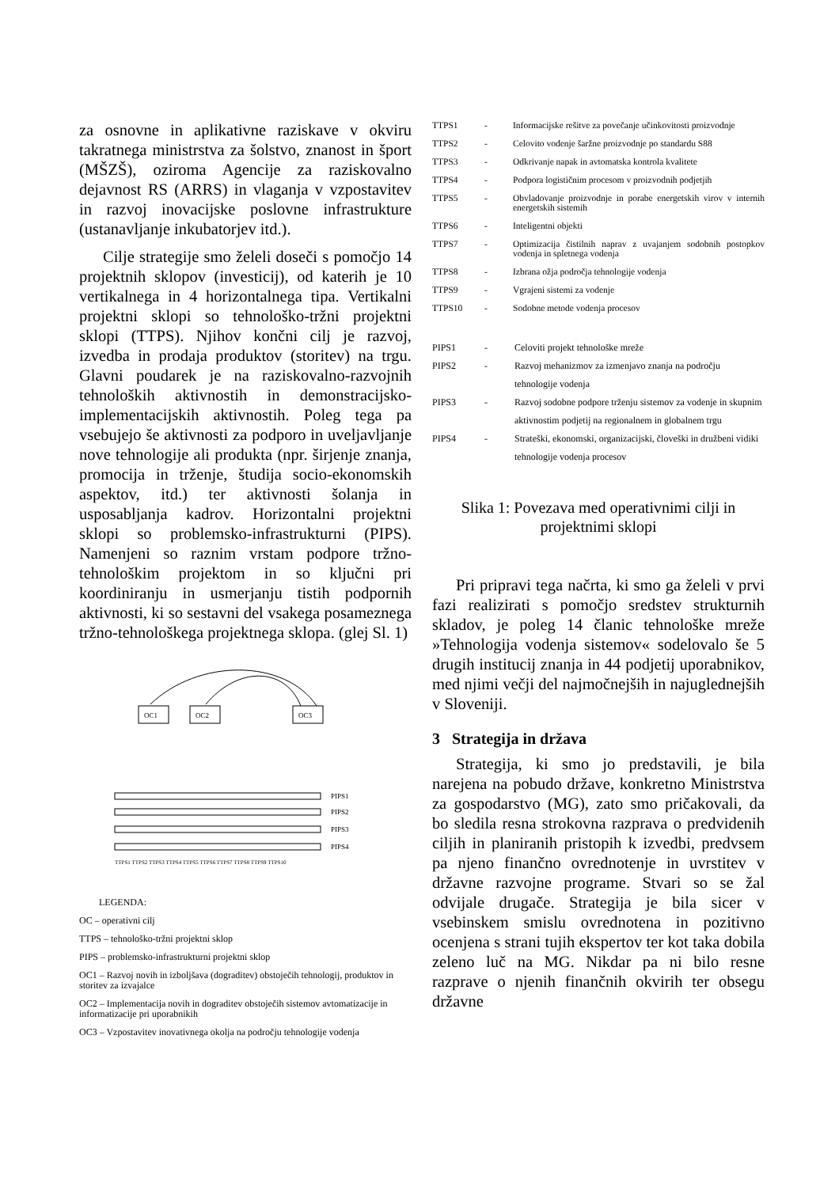za osnovne in aplikativne raziskave v okviru takratnega ministrstva za šolstvo, znanost in šport (MŠZŠ), oziroma Agencije za raziskovalno dejavnost RS (ARRS) in vlaganja v vzpostavitev in razvoj inovacijske poslovne infrastrukture (ustanavljanje inkubatorjev itd.).
Cilje strategije smo želeli doseči s pomočjo 14 projektnih sklopov (investicij), od katerih je 10 vertikalnega in 4 horizontalnega tipa. Vertikalni projektni sklopi so tehnološko-tržni projektni sklopi (TTPS). Njihov končni cilj je razvoj, izvedba in prodaja produktov (storitev) na trgu. Glavni poudarek je na raziskovalno-razvojnih tehnoloških aktivnostih in demonstracijsko-implementacijskih aktivnostih. Poleg tega pa vsebujejo še aktivnosti za podporo in uveljavljanje nove tehnologije ali produkta (npr. širjenje znanja, promocija in trženje, študija socio-ekonomskih aspektov, itd.) ter aktivnosti šolanja in usposabljanja kadrov. Horizontalni projektni sklopi so problemsko-infrastrukturni (PIPS). Namenjeni so raznim vrstam podpore tržno-tehnološkim projektom in so ključni pri koordiniranju in usmerjanju tistih podpornih aktivnosti, ki so sestavni del vsakega posameznega tržno-tehnološkega projektnega sklopa. (glej Sl. 1)
OC1
OC2
OC3
PIPS1
PIPS2
PIPS3
PIPS4
TTPS1 TTPS2 TTPS3 TTPS4 TTPS5 TTPS6 TTPS7 TTPS8 TTPS9 TTPS10
LEGENDA:
OC – operativni cilj
TTPS – tehnološko-tržni projektni sklop
PIPS – problemsko-infrastrukturni projektni sklop
OC1 – Razvoj novih in izboljšava (dograditev) obstoječih tehnologij, produktov in storitev za izvajalce
OC2 – Implementacija novih in dograditev obstoječih sistemov avtomatizacije in informatizacije pri uporabnikih
OC3 – Vzpostavitev inovativnega okolja na področju tehnologije vodenja
TTPS1 - Informacijske rešitve za povečanje učinkovitosti proizvodnje
TTPS2 - Celovito vodenje šaržne proizvodnje po standardu S88
TTPS3 - Odkrivanje napak in avtomatska kontrola kvalitete
TTPS4 - Podpora logističnim procesom v proizvodnih podjetjih
TTPS5 - Obvladovanje proizvodnje in porabe energetskih virov v internih energetskih sistemih
TTPS6 - Inteligentni objekti
TTPS7 - Optimizacija čistilnih naprav z uvajanjem sodobnih postopkov vodenja in spletnega vodenja
TTPS8 - Izbrana ožja področja tehnologije vodenja
TTPS9 - Vgrajeni sistemi za vodenje
TTPS10 - Sodobne metode vodenja procesov
PIPS1 - Celoviti projekt tehnološke mreže
PIPS2 - Razvoj mehanizmov za izmenjavo znanja na področju tehnologije vodenja
PIPS3 - Razvoj sodobne podpore trženju sistemov za vodenje in skupnim aktivnostim podjetij na regionalnem in globalnem trgu
PIPS4 - Strateški, ekonomski, organizacijski, človeški in družbeni vidiki tehnologije vodenja procesov
Slika 1: Povezava med operativnimi cilji in projektnimi sklopi
Pri pripravi tega načrta, ki smo ga želeli v prvi fazi realizirati s pomočjo sredstev strukturnih skladov, je poleg 14 članic tehnološke mreže »Tehnologija vodenja sistemov« sodelovalo še 5 drugih institucij znanja in 44 podjetij uporabnikov, med njimi večji del najmočnejših in najuglednejših v Sloveniji.
3 Strategija in država
Strategija, ki smo jo predstavili, je bila narejena na pobudo države, konkretno Ministrstva za gospodarstvo (MG), zato smo pričakovali, da bo sledila resna strokovna razprava o predvidenih ciljih in planiranih pristopih k izvedbi, predvsem pa njeno finančno ovrednotenje in uvrstitev v državne razvojne programe. Stvari so se žal odvijale drugače. Strategija je bila sicer v vsebinskem smislu ovrednotena in pozitivno ocenjena s strani tujih ekspertov ter kot taka dobila zeleno luč na MG. Nikdar pa ni bilo resne razprave o njenih finančnih okvirih ter obsegu državne